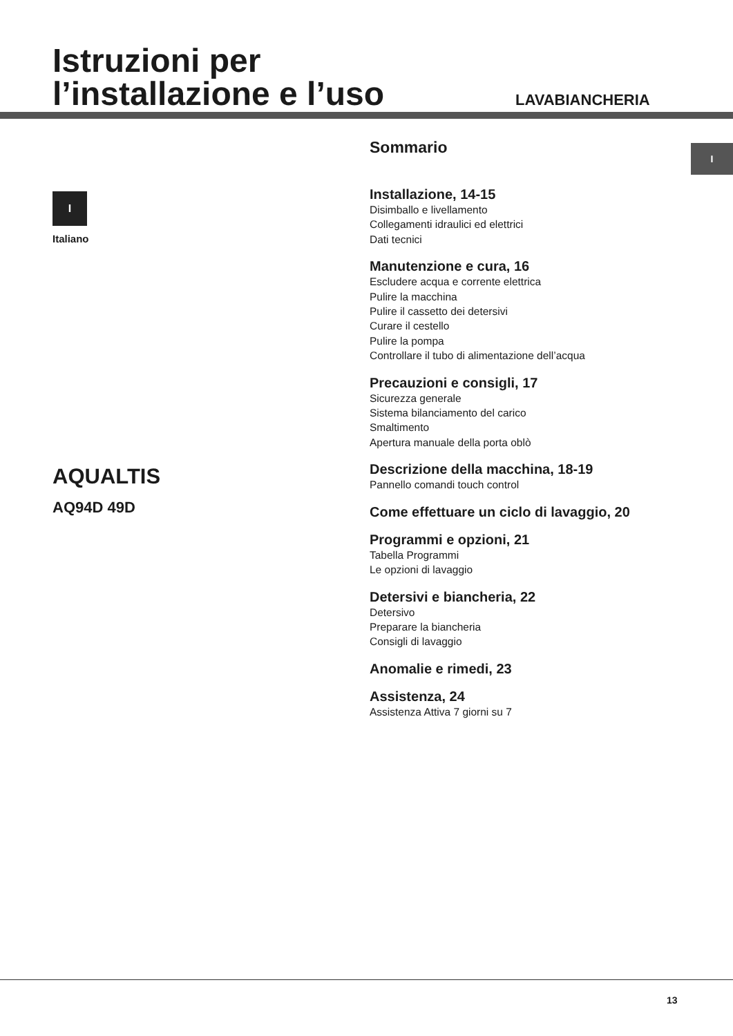Istruzioni per
l’installazione e l’uso
LAVABIANCHERIA
I
I
Italiano
AQUALTIS
AQ94D 49D
Sommario
Installazione, 14-15
Disimballo e livellamento
Collegamenti idraulici ed elettrici
Dati tecnici
Manutenzione e cura, 16
Escludere acqua e corrente elettrica
Pulire la macchina
Pulire il cassetto dei detersivi
Curare il cestello
Pulire la pompa
Controllare il tubo di alimentazione dell’acqua
Precauzioni e consigli, 17
Sicurezza generale
Sistema bilanciamento del carico
Smaltimento
Apertura manuale della porta oblò
Descrizione della macchina, 18-19
Pannello comandi touch control
Come effettuare un ciclo di lavaggio, 20
Programmi e opzioni, 21
Tabella Programmi
Le opzioni di lavaggio
Detersivi e biancheria, 22
Detersivo
Preparare la biancheria
Consigli di lavaggio
Anomalie e rimedi, 23
Assistenza, 24
Assistenza Attiva 7 giorni su 7
13